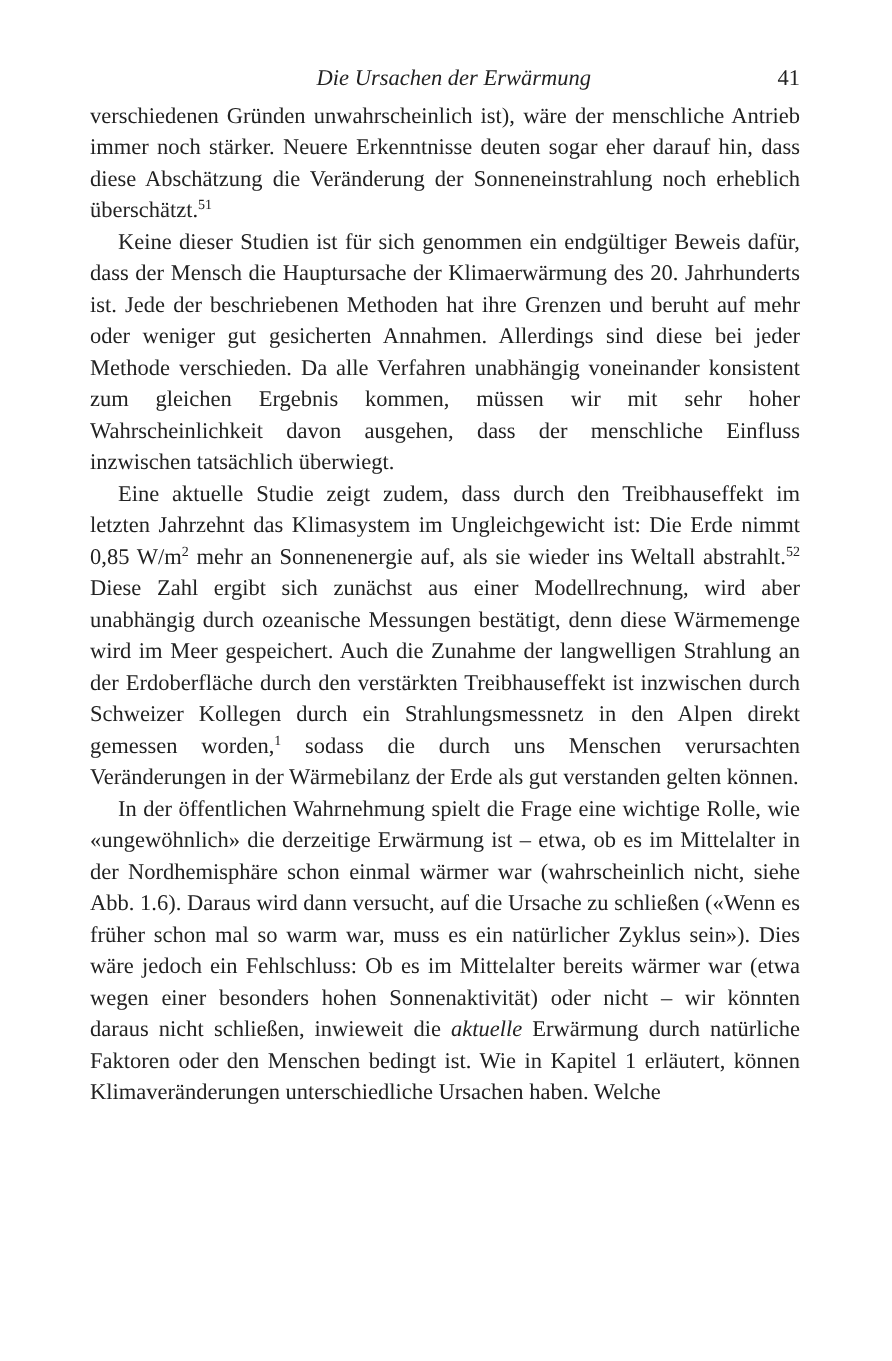Die Ursachen der Erwärmung 41
verschiedenen Gründen unwahrscheinlich ist), wäre der menschliche Antrieb immer noch stärker. Neuere Erkenntnisse deuten sogar eher darauf hin, dass diese Abschätzung die Veränderung der Sonneneinstrahlung noch erheblich überschätzt.<sup>51</sup>
Keine dieser Studien ist für sich genommen ein endgültiger Beweis dafür, dass der Mensch die Hauptursache der Klimaerwärmung des 20. Jahrhunderts ist. Jede der beschriebenen Methoden hat ihre Grenzen und beruht auf mehr oder weniger gut gesicherten Annahmen. Allerdings sind diese bei jeder Methode verschieden. Da alle Verfahren unabhängig voneinander konsistent zum gleichen Ergebnis kommen, müssen wir mit sehr hoher Wahrscheinlichkeit davon ausgehen, dass der menschliche Einfluss inzwischen tatsächlich überwiegt.
Eine aktuelle Studie zeigt zudem, dass durch den Treibhauseffekt im letzten Jahrzehnt das Klimasystem im Ungleichgewicht ist: Die Erde nimmt 0,85 W/m<sup>2</sup> mehr an Sonnenenergie auf, als sie wieder ins Weltall abstrahlt.<sup>52</sup> Diese Zahl ergibt sich zunächst aus einer Modellrechnung, wird aber unabhängig durch ozeanische Messungen bestätigt, denn diese Wärmemenge wird im Meer gespeichert. Auch die Zunahme der langwelligen Strahlung an der Erdoberfläche durch den verstärkten Treibhauseffekt ist inzwischen durch Schweizer Kollegen durch ein Strahlungsmessnetz in den Alpen direkt gemessen worden,<sup>1</sup> sodass die durch uns Menschen verursachten Veränderungen in der Wärmebilanz der Erde als gut verstanden gelten können.
In der öffentlichen Wahrnehmung spielt die Frage eine wichtige Rolle, wie «ungewöhnlich» die derzeitige Erwärmung ist – etwa, ob es im Mittelalter in der Nordhemisphäre schon einmal wärmer war (wahrscheinlich nicht, siehe Abb. 1.6). Daraus wird dann versucht, auf die Ursache zu schließen («Wenn es früher schon mal so warm war, muss es ein natürlicher Zyklus sein»). Dies wäre jedoch ein Fehlschluss: Ob es im Mittelalter bereits wärmer war (etwa wegen einer besonders hohen Sonnenaktivität) oder nicht – wir könnten daraus nicht schließen, inwieweit die aktuelle Erwärmung durch natürliche Faktoren oder den Menschen bedingt ist. Wie in Kapitel 1 erläutert, können Klimaveränderungen unterschiedliche Ursachen haben. Welche